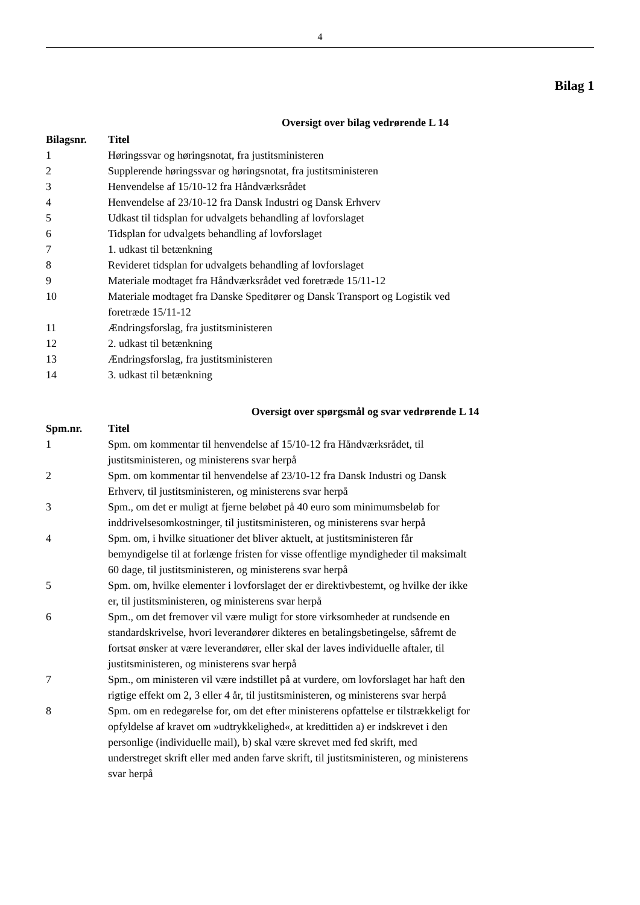4
Bilag 1
Oversigt over bilag vedrørende L 14
| Bilagsnr. | Titel |
| --- | --- |
| 1 | Høringssvar og høringsnotat, fra justitsministeren |
| 2 | Supplerende høringssvar og høringsnotat, fra justitsministeren |
| 3 | Henvendelse af 15/10-12 fra Håndværksrådet |
| 4 | Henvendelse af 23/10-12 fra Dansk Industri og Dansk Erhverv |
| 5 | Udkast til tidsplan for udvalgets behandling af lovforslaget |
| 6 | Tidsplan for udvalgets behandling af lovforslaget |
| 7 | 1. udkast til betænkning |
| 8 | Revideret tidsplan for udvalgets behandling af lovforslaget |
| 9 | Materiale modtaget fra Håndværksrådet ved foretræde 15/11-12 |
| 10 | Materiale modtaget fra Danske Speditører og Dansk Transport og Logistik ved foretræde 15/11-12 |
| 11 | Ændringsforslag, fra justitsministeren |
| 12 | 2. udkast til betænkning |
| 13 | Ændringsforslag, fra justitsministeren |
| 14 | 3. udkast til betænkning |
Oversigt over spørgsmål og svar vedrørende L 14
| Spm.nr. | Titel |
| --- | --- |
| 1 | Spm. om kommentar til henvendelse af 15/10-12 fra Håndværksrådet, til justitsministeren, og ministerens svar herpå |
| 2 | Spm. om kommentar til henvendelse af 23/10-12 fra Dansk Industri og Dansk Erhverv, til justitsministeren, og ministerens svar herpå |
| 3 | Spm., om det er muligt at fjerne beløbet på 40 euro som minimumsbeløb for inddrivelsesomkostninger, til justitsministeren, og ministerens svar herpå |
| 4 | Spm. om, i hvilke situationer det bliver aktuelt, at justitsministeren får bemyndigelse til at forlænge fristen for visse offentlige myndigheder til maksimalt 60 dage, til justitsministeren, og ministerens svar herpå |
| 5 | Spm. om, hvilke elementer i lovforslaget der er direktivbestemt, og hvilke der ikke er, til justitsministeren, og ministerens svar herpå |
| 6 | Spm., om det fremover vil være muligt for store virksomheder at rundsende en standardskrivelse, hvori leverandører dikteres en betalingsbetingelse, såfremt de fortsat ønsker at være leverandører, eller skal der laves individuelle aftaler, til justitsministeren, og ministerens svar herpå |
| 7 | Spm., om ministeren vil være indstillet på at vurdere, om lovforslaget har haft den rigtige effekt om 2, 3 eller 4 år, til justitsministeren, og ministerens svar herpå |
| 8 | Spm. om en redegørelse for, om det efter ministerens opfattelse er tilstrækkeligt for opfyldelse af kravet om »udtrykkelighed«, at kredittiden a) er indskrevet i den personlige (individuelle mail), b) skal være skrevet med fed skrift, med understreget skrift eller med anden farve skrift, til justitsministeren, og ministerens svar herpå |